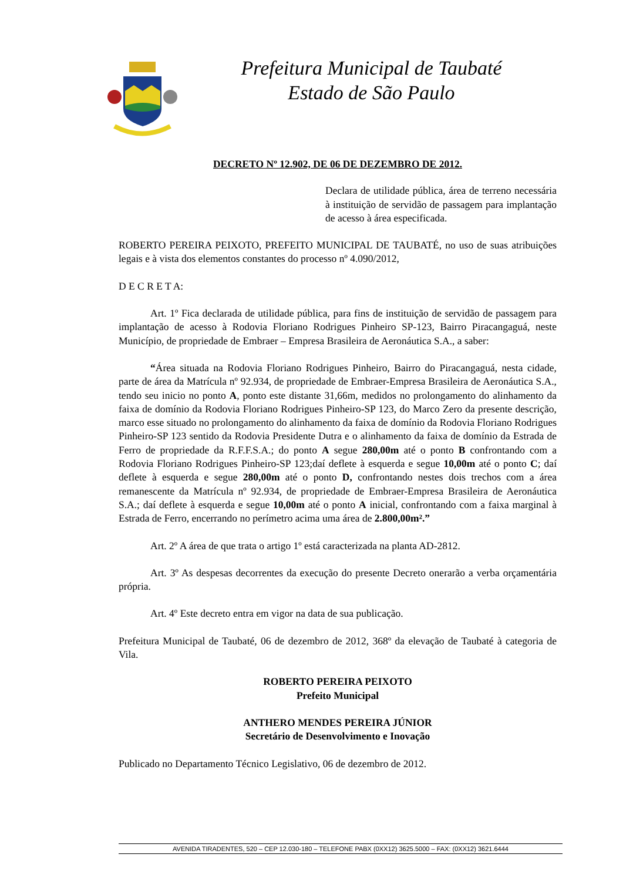Prefeitura Municipal de Taubaté
Estado de São Paulo
DECRETO Nº 12.902, DE 06 DE DEZEMBRO DE 2012.
Declara de utilidade pública, área de terreno necessária à instituição de servidão de passagem para implantação de acesso à área especificada.
ROBERTO PEREIRA PEIXOTO, PREFEITO MUNICIPAL DE TAUBATÉ, no uso de suas atribuições legais e à vista dos elementos constantes do processo nº 4.090/2012,
D E C R E T A:
Art. 1º Fica declarada de utilidade pública, para fins de instituição de servidão de passagem para implantação de acesso à Rodovia Floriano Rodrigues Pinheiro SP-123, Bairro Piracangaguá, neste Município, de propriedade de Embraer – Empresa Brasileira de Aeronáutica S.A., a saber:
“Área situada na Rodovia Floriano Rodrigues Pinheiro, Bairro do Piracangaguá, nesta cidade, parte de área da Matrícula nº 92.934, de propriedade de Embraer-Empresa Brasileira de Aeronáutica S.A., tendo seu inicio no ponto A, ponto este distante 31,66m, medidos no prolongamento do alinhamento da faixa de domínio da Rodovia Floriano Rodrigues Pinheiro-SP 123, do Marco Zero da presente descrição, marco esse situado no prolongamento do alinhamento da faixa de domínio da Rodovia Floriano Rodrigues Pinheiro-SP 123 sentido da Rodovia Presidente Dutra e o alinhamento da faixa de domínio da Estrada de Ferro de propriedade da R.F.F.S.A.; do ponto A segue 280,00m até o ponto B confrontando com a Rodovia Floriano Rodrigues Pinheiro-SP 123;daí deflete à esquerda e segue 10,00m até o ponto C; daí deflete à esquerda e segue 280,00m até o ponto D, confrontando nestes dois trechos com a área remanescente da Matrícula nº 92.934, de propriedade de Embraer-Empresa Brasileira de Aeronáutica S.A.; daí deflete à esquerda e segue 10,00m até o ponto A inicial, confrontando com a faixa marginal à Estrada de Ferro, encerrando no perímetro acima uma área de 2.800,00m².”
Art. 2º A área de que trata o artigo 1º está caracterizada na planta AD-2812.
Art. 3º As despesas decorrentes da execução do presente Decreto onerarão a verba orçamentária própria.
Art. 4º Este decreto entra em vigor na data de sua publicação.
Prefeitura Municipal de Taubaté, 06 de dezembro de 2012, 368º da elevação de Taubaté à categoria de Vila.
ROBERTO PEREIRA PEIXOTO
Prefeito Municipal
ANTHERO MENDES PEREIRA JÚNIOR
Secretário de Desenvolvimento e Inovação
Publicado no Departamento Técnico Legislativo, 06 de dezembro de 2012.
AVENIDA TIRADENTES, 520 – CEP 12.030-180 – TELEFONE PABX (0XX12) 3625.5000 – FAX: (0XX12) 3621.6444